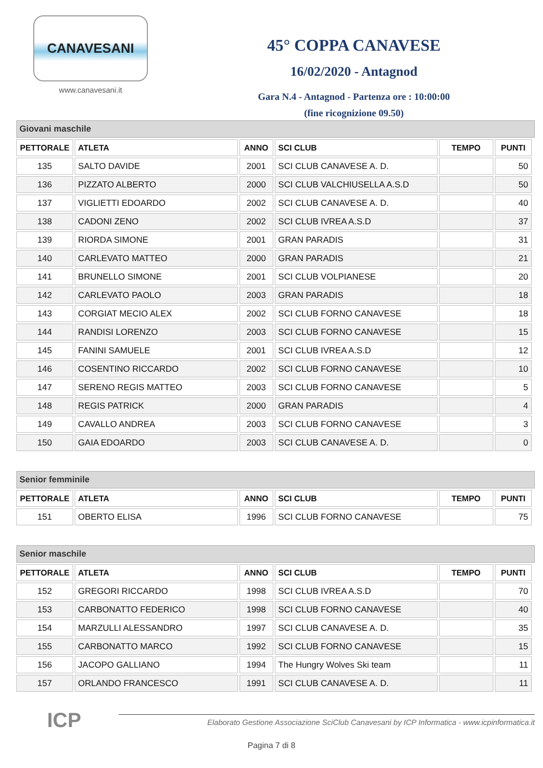CANAVESANI
www.canavesani.it
45° COPPA CANAVESE
16/02/2020 - Antagnod
Gara N.4 - Antagnod - Partenza ore : 10:00:00
(fine ricognizione 09.50)
Giovani maschile
| PETTORALE | ATLETA | ANNO | SCI CLUB | TEMPO | PUNTI |
| --- | --- | --- | --- | --- | --- |
| 135 | SALTO DAVIDE | 2001 | SCI CLUB CANAVESE A. D. | | 50 |
| 136 | PIZZATO ALBERTO | 2000 | SCI CLUB VALCHIUSELLA A.S.D | | 50 |
| 137 | VIGLIETTI EDOARDO | 2002 | SCI CLUB CANAVESE A. D. | | 40 |
| 138 | CADONI ZENO | 2002 | SCI CLUB IVREA A.S.D | | 37 |
| 139 | RIORDA SIMONE | 2001 | GRAN PARADIS | | 31 |
| 140 | CARLEVATO MATTEO | 2000 | GRAN PARADIS | | 21 |
| 141 | BRUNELLO SIMONE | 2001 | SCI CLUB VOLPIANESE | | 20 |
| 142 | CARLEVATO PAOLO | 2003 | GRAN PARADIS | | 18 |
| 143 | CORGIAT MECIO ALEX | 2002 | SCI CLUB FORNO CANAVESE | | 18 |
| 144 | RANDISI LORENZO | 2003 | SCI CLUB FORNO CANAVESE | | 15 |
| 145 | FANINI SAMUELE | 2001 | SCI CLUB IVREA A.S.D | | 12 |
| 146 | COSENTINO RICCARDO | 2002 | SCI CLUB FORNO CANAVESE | | 10 |
| 147 | SERENO REGIS MATTEO | 2003 | SCI CLUB FORNO CANAVESE | | 5 |
| 148 | REGIS PATRICK | 2000 | GRAN PARADIS | | 4 |
| 149 | CAVALLO ANDREA | 2003 | SCI CLUB FORNO CANAVESE | | 3 |
| 150 | GAIA EDOARDO | 2003 | SCI CLUB CANAVESE A. D. | | 0 |
Senior femminile
| PETTORALE | ATLETA | ANNO | SCI CLUB | TEMPO | PUNTI |
| --- | --- | --- | --- | --- | --- |
| 151 | OBERTO ELISA | 1996 | SCI CLUB FORNO CANAVESE | | 75 |
Senior maschile
| PETTORALE | ATLETA | ANNO | SCI CLUB | TEMPO | PUNTI |
| --- | --- | --- | --- | --- | --- |
| 152 | GREGORI RICCARDO | 1998 | SCI CLUB IVREA A.S.D | | 70 |
| 153 | CARBONATTO FEDERICO | 1998 | SCI CLUB FORNO CANAVESE | | 40 |
| 154 | MARZULLI ALESSANDRO | 1997 | SCI CLUB CANAVESE A. D. | | 35 |
| 155 | CARBONATTO MARCO | 1992 | SCI CLUB FORNO CANAVESE | | 15 |
| 156 | JACOPO GALLIANO | 1994 | The Hungry Wolves Ski team | | 11 |
| 157 | ORLANDO FRANCESCO | 1991 | SCI CLUB CANAVESE A. D. | | 11 |
ICP
Elaborato Gestione Associazione SciClub Canavesani by ICP Informatica - www.icpinformatica.it
Pagina 7 di 8